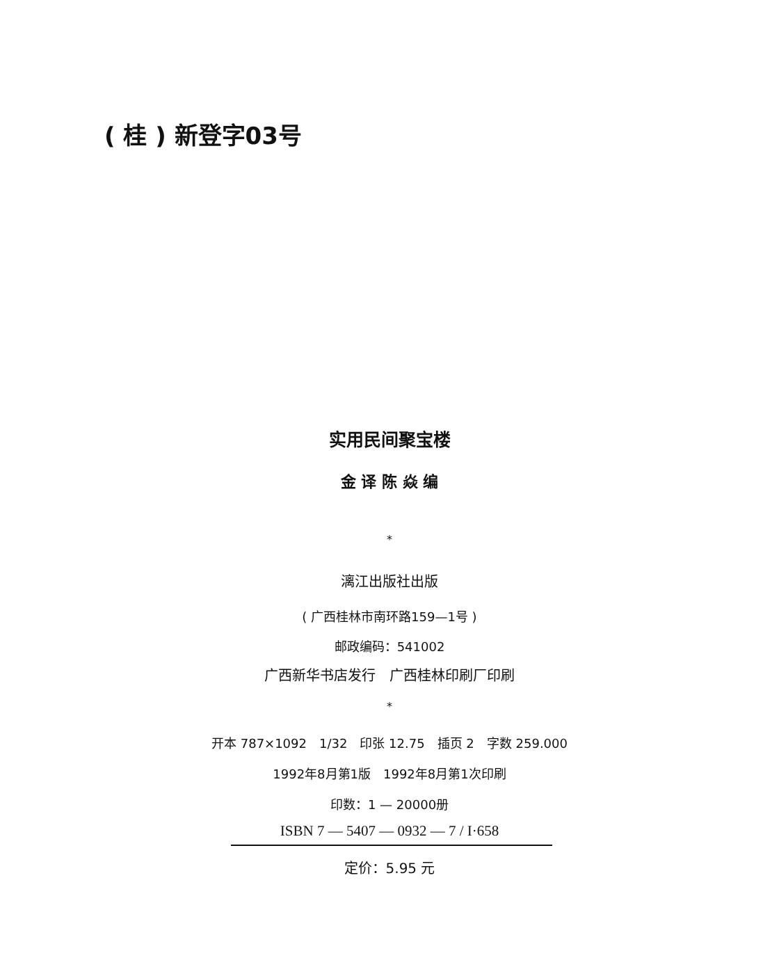( 桂 ) 新登字03号
实用民间聚宝楼
金 译 陈 焱 编
*
漓江出版社出版
( 广西桂林市南环路159—1号 )
邮政编码：541002
广西新华书店发行　广西桂林印刷厂印刷
*
开本 787×1092　1/32　印张 12.75　插页 2　字数 259.000
1992年8月第1版　1992年8月第1次印刷
印数：1 — 20000册
ISBN 7 — 5407 — 0932 — 7 / I·658
定价：5.95 元